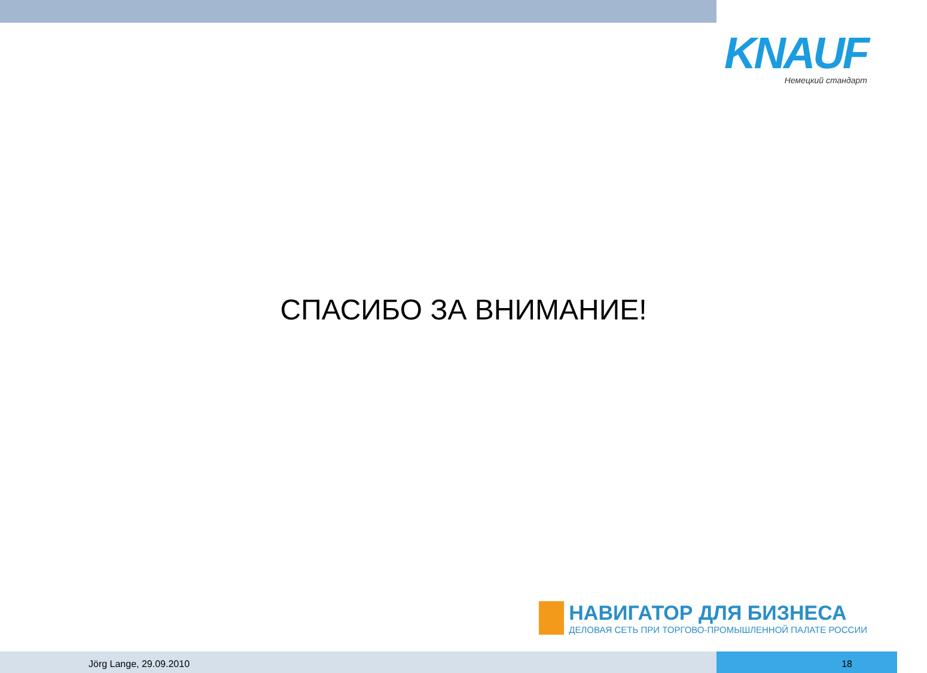KNAUF
Немецкий стандарт
СПАСИБО ЗА ВНИМАНИЕ!
НАВИГАТОР ДЛЯ БИЗНЕСА
ДЕЛОВАЯ СЕТЬ ПРИ ТОРГОВО-ПРОМЫШЛЕННОЙ ПАЛАТЕ РОССИИ
Jörg Lange, 29.09.2010 18